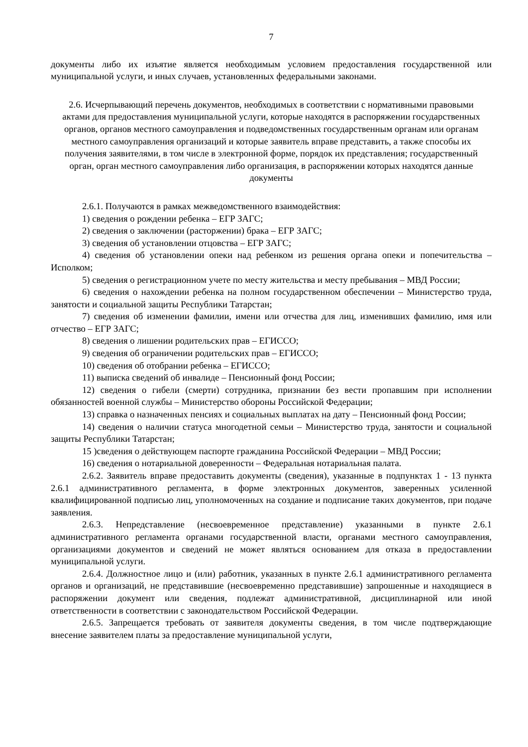7
документы либо их изъятие является необходимым условием предоставления государственной или муниципальной услуги, и иных случаев, установленных федеральными законами.
2.6. Исчерпывающий перечень документов, необходимых в соответствии с нормативными правовыми актами для предоставления муниципальной услуги, которые находятся в распоряжении государственных органов, органов местного самоуправления и подведомственных государственным органам или органам местного самоуправления организаций и которые заявитель вправе представить, а также способы их получения заявителями, в том числе в электронной форме, порядок их представления; государственный орган, орган местного самоуправления либо организация, в распоряжении которых находятся данные документы
2.6.1. Получаются в рамках межведомственного взаимодействия:
1) сведения о рождении ребенка – ЕГР ЗАГС;
2) сведения о заключении (расторжении) брака – ЕГР ЗАГС;
3) сведения об установлении отцовства – ЕГР ЗАГС;
4) сведения об установлении опеки над ребенком из решения органа опеки и попечительства – Исполком;
5) сведения о регистрационном учете по месту жительства и месту пребывания – МВД России;
6) сведения о нахождении ребенка на полном государственном обеспечении – Министерство труда, занятости и социальной защиты Республики Татарстан;
7) сведения об изменении фамилии, имени или отчества для лиц, изменивших фамилию, имя или отчество – ЕГР ЗАГС;
8) сведения о лишении родительских прав – ЕГИССО;
9) сведения об ограничении родительских прав – ЕГИССО;
10) сведения об отобрании ребенка – ЕГИССО;
11) выписка сведений об инвалиде – Пенсионный фонд России;
12) сведения о гибели (смерти) сотрудника, признании без вести пропавшим при исполнении обязанностей военной службы – Министерство обороны Российской Федерации;
13) справка о назначенных пенсиях и социальных выплатах на дату – Пенсионный фонд России;
14) сведения о наличии статуса многодетной семьи – Министерство труда, занятости и социальной защиты Республики Татарстан;
15 )сведения о действующем паспорте гражданина Российской Федерации – МВД России;
16) сведения о нотариальной доверенности – Федеральная нотариальная палата.
2.6.2. Заявитель вправе предоставить документы (сведения), указанные в подпунктах 1 - 13 пункта 2.6.1 административного регламента, в форме электронных документов, заверенных усиленной квалифицированной подписью лиц, уполномоченных на создание и подписание таких документов, при подаче заявления.
2.6.3. Непредставление (несвоевременное представление) указанными в пункте 2.6.1 административного регламента органами государственной власти, органами местного самоуправления, организациями документов и сведений не может являться основанием для отказа в предоставлении муниципальной услуги.
2.6.4. Должностное лицо и (или) работник, указанных в пункте 2.6.1 административного регламента органов и организаций, не представившие (несвоевременно представившие) запрошенные и находящиеся в распоряжении документ или сведения, подлежат административной, дисциплинарной или иной ответственности в соответствии с законодательством Российской Федерации.
2.6.5. Запрещается требовать от заявителя документы сведения, в том числе подтверждающие внесение заявителем платы за предоставление муниципальной услуги,